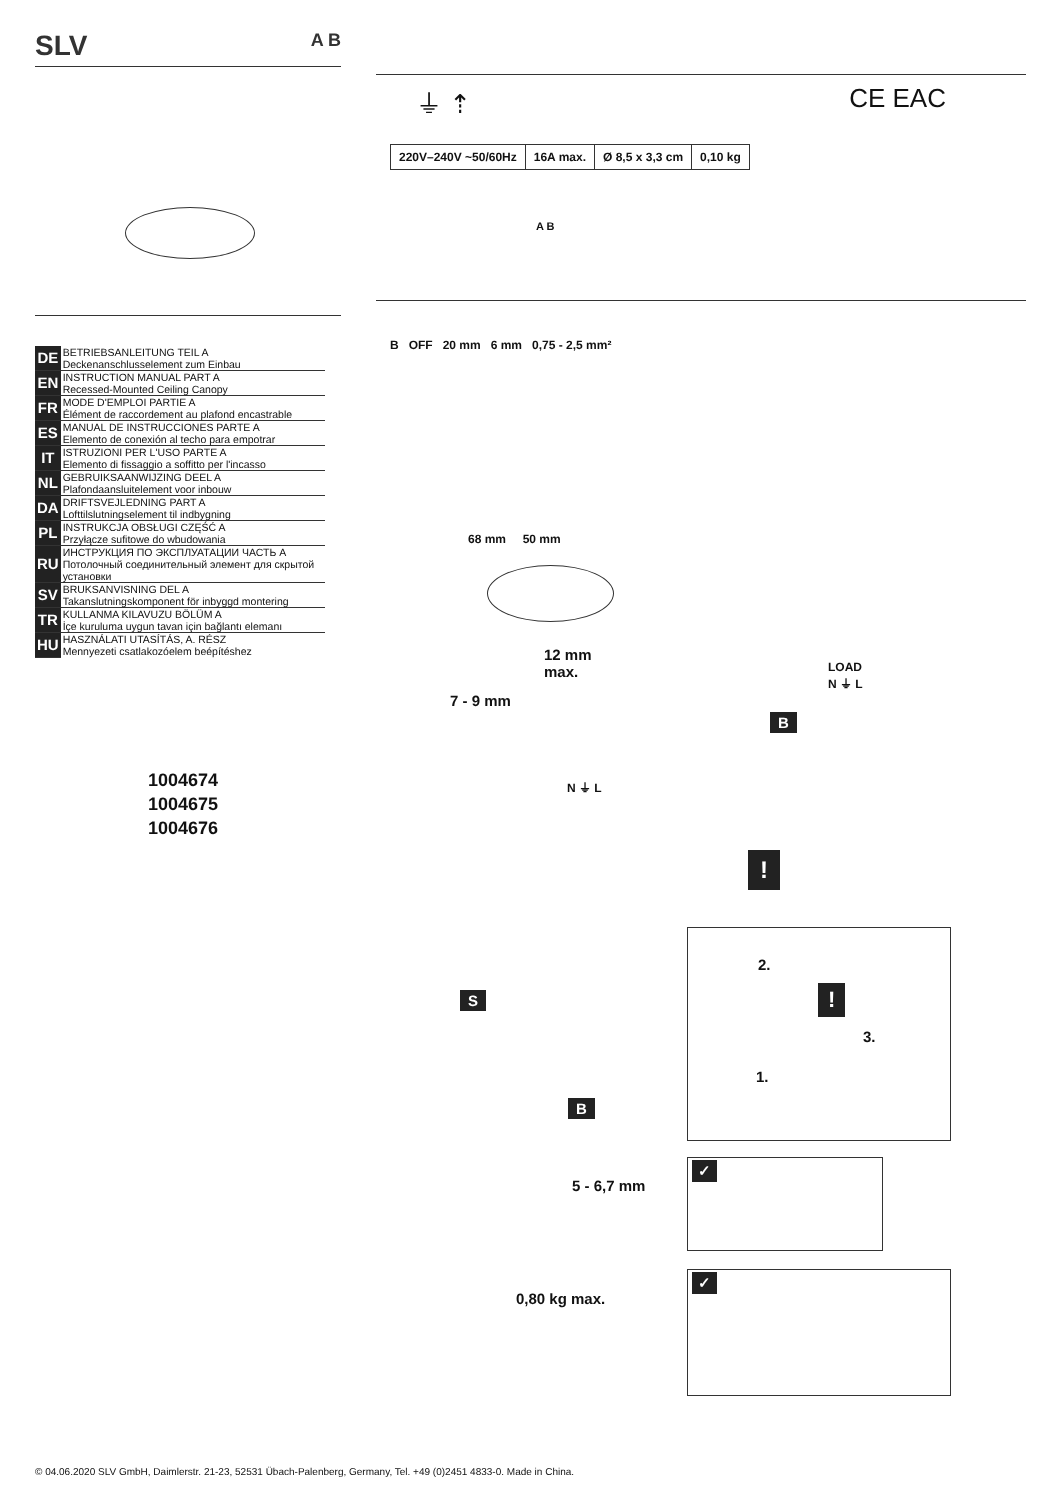SLV A B
| DE | BETRIEBSANLEITUNG TEIL A Deckenanschlusselement zum Einbau |
| EN | INSTRUCTION MANUAL PART A Recessed-Mounted Ceiling Canopy |
| FR | MODE D'EMPLOI PARTIE A Élément de raccordement au plafond encastrable |
| ES | MANUAL DE INSTRUCCIONES PARTE A Elemento de conexión al techo para empotrar |
| IT | ISTRUZIONI PER L'USO PARTE A Elemento di fissaggio a soffitto per l'incasso |
| NL | GEBRUIKSAANWIJZING DEEL A Plafondaansluitelement voor inbouw |
| DA | DRIFTSVEJLEDNING PART A Lofttilslutningselement til indbygning |
| PL | INSTRUKCJA OBSŁUGI CZĘŚĆ A Przyłącze sufitowe do wbudowania |
| RU | ИНСТРУКЦИЯ ПО ЭКСПЛУАТАЦИИ ЧАСТЬ А Потолочный соединительный элемент для скрытой установки |
| SV | BRUKSANVISNING DEL A Takanslutningskomponent för inbyggd montering |
| TR | KULLANMA KILAVUZU BÖLÜM A İçe kuruluma uygun tavan için bağlantı elemanı |
| HU | HASZNÁLATI UTASÍTÁS, A. RÉSZ Mennyezeti csatlakozóelem beépítéshez |
1004674
1004675
1004676
⏚ ⇡ CE EAC
| 220V–240V ~50/60Hz | 16A max. | Ø 8,5 x 3,3 cm | 0,10 kg |
A B
B OFF 20 mm 6 mm 0,75 - 2,5 mm²
68 mm 50 mm
12 mm
max.
7 - 9 mm
LOAD
N ⏚ L
N ⏚ L
B
!
S
B
5 - 6,7 mm
0,80 kg max.
2.
!
3.
1.
✓
✓
© 04.06.2020 SLV GmbH, Daimlerstr. 21-23, 52531 Übach-Palenberg, Germany, Tel. +49 (0)2451 4833-0. Made in China.